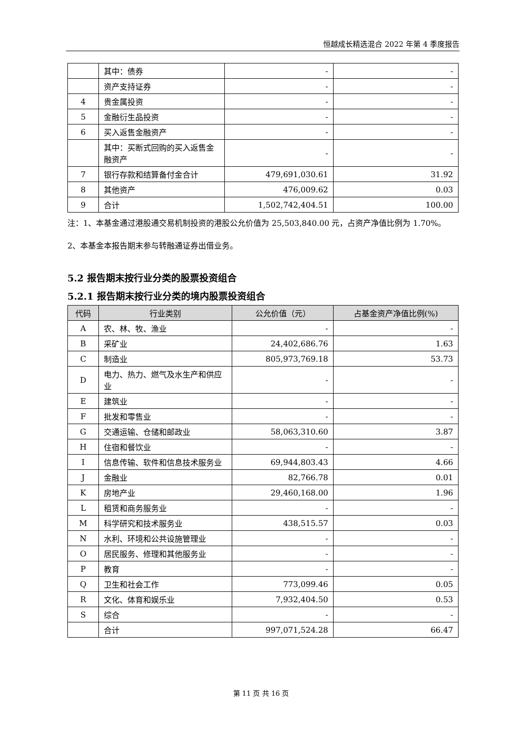恒越成长精选混合 2022 年第 4 季度报告
| | 其中：债券 | - | - |
| | 资产支持证券 | - | - |
| 4 | 贵金属投资 | - | - |
| 5 | 金融衍生品投资 | - | - |
| 6 | 买入返售金融资产 | - | - |
| | 其中：买断式回购的买入返售金融资产 | - | - |
| 7 | 银行存款和结算备付金合计 | 479,691,030.61 | 31.92 |
| 8 | 其他资产 | 476,009.62 | 0.03 |
| 9 | 合计 | 1,502,742,404.51 | 100.00 |
注：1、本基金通过港股通交易机制投资的港股公允价值为 25,503,840.00 元，占资产净值比例为 1.70%。
2、本基金本报告期末参与转融通证券出借业务。
5.2 报告期末按行业分类的股票投资组合
5.2.1 报告期末按行业分类的境内股票投资组合
| 代码 | 行业类别 | 公允价值（元） | 占基金资产净值比例(%) |
| --- | --- | --- | --- |
| A | 农、林、牧、渔业 | - | - |
| B | 采矿业 | 24,402,686.76 | 1.63 |
| C | 制造业 | 805,973,769.18 | 53.73 |
| D | 电力、热力、燃气及水生产和供应业 | - | - |
| E | 建筑业 | - | - |
| F | 批发和零售业 | - | - |
| G | 交通运输、仓储和邮政业 | 58,063,310.60 | 3.87 |
| H | 住宿和餐饮业 | - | - |
| I | 信息传输、软件和信息技术服务业 | 69,944,803.43 | 4.66 |
| J | 金融业 | 82,766.78 | 0.01 |
| K | 房地产业 | 29,460,168.00 | 1.96 |
| L | 租赁和商务服务业 | - | - |
| M | 科学研究和技术服务业 | 438,515.57 | 0.03 |
| N | 水利、环境和公共设施管理业 | - | - |
| O | 居民服务、修理和其他服务业 | - | - |
| P | 教育 | - | - |
| Q | 卫生和社会工作 | 773,099.46 | 0.05 |
| R | 文化、体育和娱乐业 | 7,932,404.50 | 0.53 |
| S | 综合 | - | - |
| | 合计 | 997,071,524.28 | 66.47 |
第 11 页 共 16 页